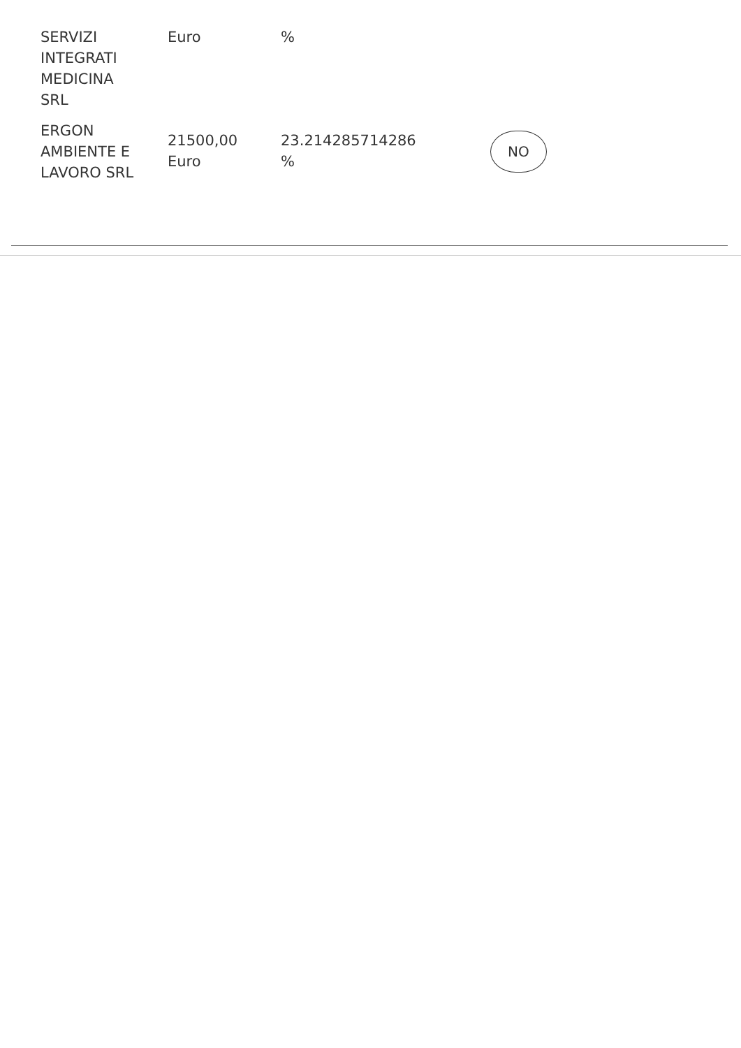| SERVIZI INTEGRATI MEDICINA SRL | Euro | % | |
| ERGON AMBIENTE E LAVORO SRL | 21500,00 Euro | 23.214285714286 % | NO |